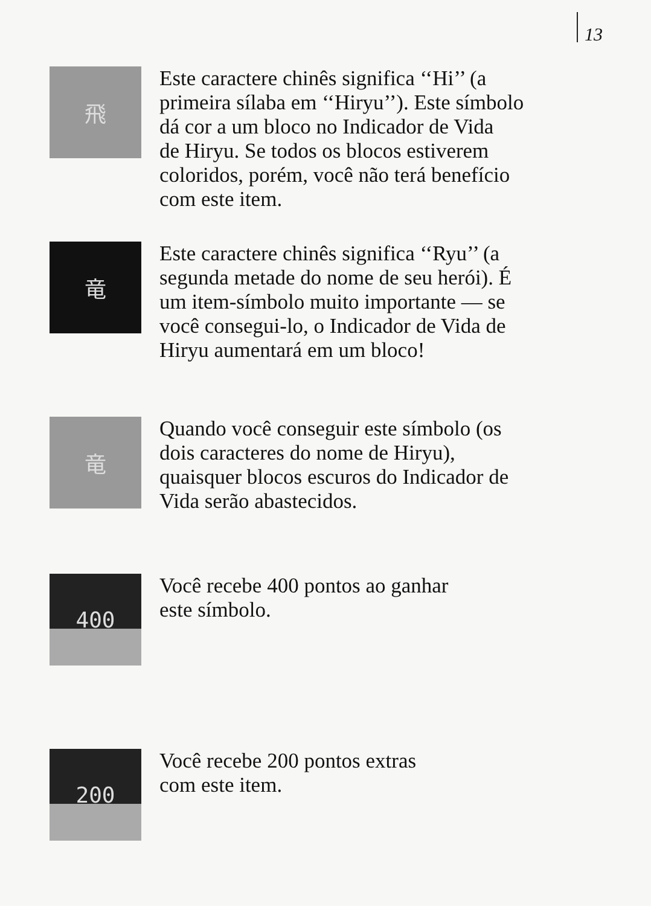13
飛
Este caractere chinês significa ‘‘Hi’’ (a
primeira sílaba em ‘‘Hiryu’’). Este símbolo
dá cor a um bloco no Indicador de Vida
de Hiryu. Se todos os blocos estiverem
coloridos, porém, você não terá benefício
com este item.
竜
Este caractere chinês significa ‘‘Ryu’’ (a
segunda metade do nome de seu herói). É
um item-símbolo muito importante — se
você consegui-lo, o Indicador de Vida de
Hiryu aumentará em um bloco!
竜
Quando você conseguir este símbolo (os
dois caracteres do nome de Hiryu),
quaisquer blocos escuros do Indicador de
Vida serão abastecidos.
400
Você recebe 400 pontos ao ganhar
este símbolo.
200
Você recebe 200 pontos extras
com este item.